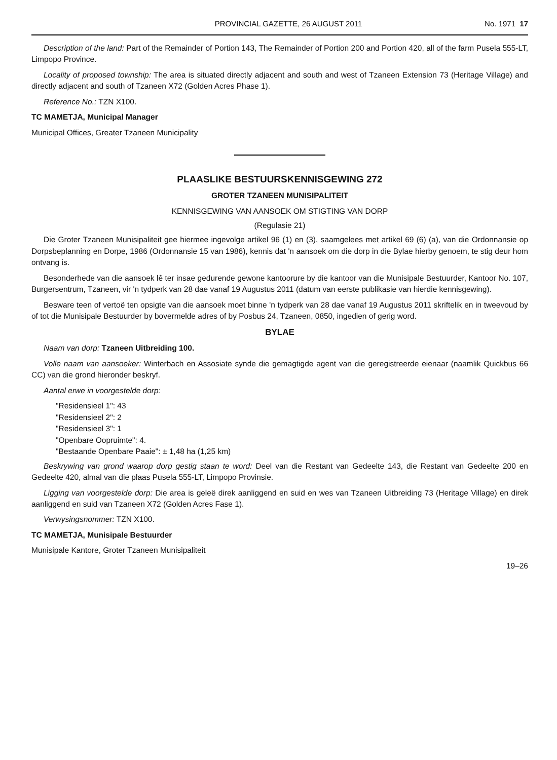PROVINCIAL GAZETTE, 26 AUGUST 2011 No. 1971 17
Description of the land: Part of the Remainder of Portion 143, The Remainder of Portion 200 and Portion 420, all of the farm Pusela 555-LT, Limpopo Province.
Locality of proposed township: The area is situated directly adjacent and south and west of Tzaneen Extension 73 (Heritage Village) and directly adjacent and south of Tzaneen X72 (Golden Acres Phase 1).
Reference No.: TZN X100.
TC MAMETJA, Municipal Manager
Municipal Offices, Greater Tzaneen Municipality
PLAASLIKE BESTUURSKENNISGEWING 272
GROTER TZANEEN MUNISIPALITEIT
KENNISGEWING VAN AANSOEK OM STIGTING VAN DORP
(Regulasie 21)
Die Groter Tzaneen Munisipaliteit gee hiermee ingevolge artikel 96 (1) en (3), saamgelees met artikel 69 (6) (a), van die Ordonnansie op Dorpsbeplanning en Dorpe, 1986 (Ordonnansie 15 van 1986), kennis dat 'n aansoek om die dorp in die Bylae hierby genoem, te stig deur hom ontvang is.
Besonderhede van die aansoek lê ter insae gedurende gewone kantoorure by die kantoor van die Munisipale Bestuurder, Kantoor No. 107, Burgersentrum, Tzaneen, vir 'n tydperk van 28 dae vanaf 19 Augustus 2011 (datum van eerste publikasie van hierdie kennisgewing).
Besware teen of vertoë ten opsigte van die aansoek moet binne 'n tydperk van 28 dae vanaf 19 Augustus 2011 skriftelik en in tweevoud by of tot die Munisipale Bestuurder by bovermelde adres of by Posbus 24, Tzaneen, 0850, ingedien of gerig word.
BYLAE
Naam van dorp: Tzaneen Uitbreiding 100.
Volle naam van aansoeker: Winterbach en Assosiate synde die gemagtigde agent van die geregistreerde eienaar (naamlik Quickbus 66 CC) van die grond hieronder beskryf.
Aantal erwe in voorgestelde dorp:
"Residensieel 1": 43
"Residensieel 2": 2
"Residensieel 3": 1
"Openbare Oopruimte": 4.
"Bestaande Openbare Paaie": ± 1,48 ha (1,25 km)
Beskrywing van grond waarop dorp gestig staan te word: Deel van die Restant van Gedeelte 143, die Restant van Gedeelte 200 en Gedeelte 420, almal van die plaas Pusela 555-LT, Limpopo Provinsie.
Ligging van voorgestelde dorp: Die area is geleë direk aanliggend en suid en wes van Tzaneen Uitbreiding 73 (Heritage Village) en direk aanliggend en suid van Tzaneen X72 (Golden Acres Fase 1).
Verwysingsnommer: TZN X100.
TC MAMETJA, Munisipale Bestuurder
Munisipale Kantore, Groter Tzaneen Munisipaliteit
19–26